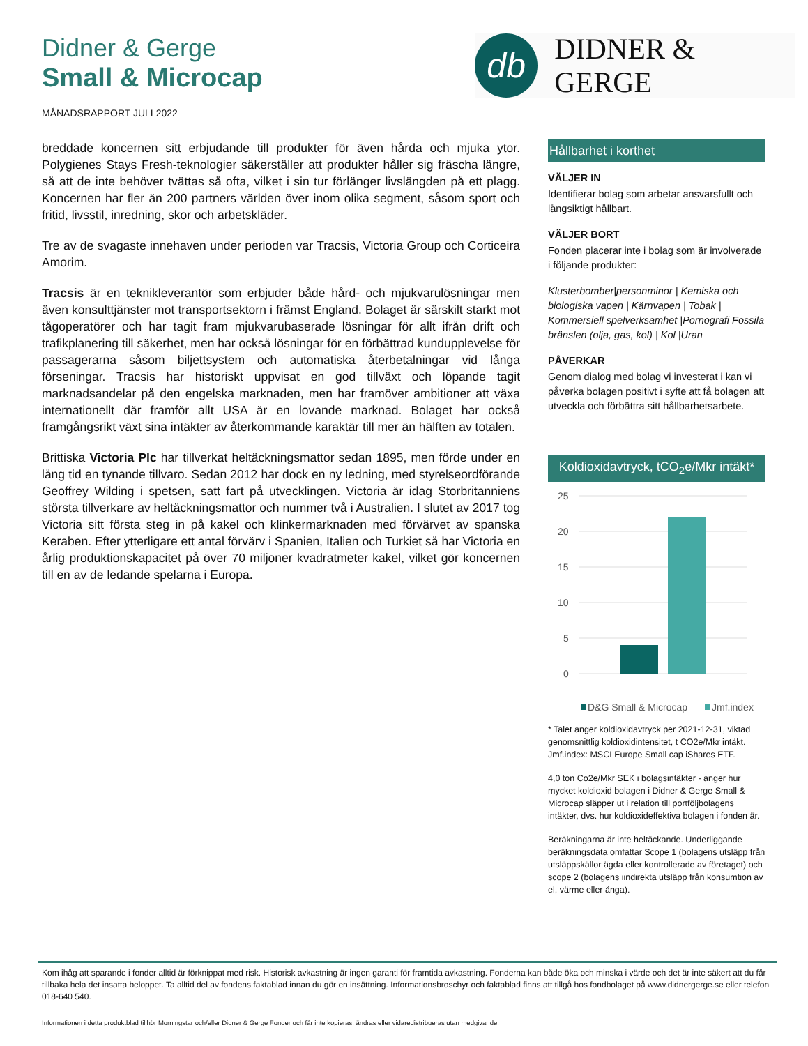Didner & Gerge
Small & Microcap
db
DIDNER & GERGE
MÅNADSRAPPORT JULI 2022
breddade koncernen sitt erbjudande till produkter för även hårda och mjuka ytor. Polygienes Stays Fresh-teknologier säkerställer att produkter håller sig fräscha längre, så att de inte behöver tvättas så ofta, vilket i sin tur förlänger livslängden på ett plagg. Koncernen har fler än 200 partners världen över inom olika segment, såsom sport och fritid, livsstil, inredning, skor och arbetskläder.
Tre av de svagaste innehaven under perioden var Tracsis, Victoria Group och Corticeira Amorim.
Tracsis är en teknikleverantör som erbjuder både hård- och mjukvarulösningar men även konsulttjänster mot transportsektorn i främst England. Bolaget är särskilt starkt mot tågoperatörer och har tagit fram mjukvarubaserade lösningar för allt ifrån drift och trafikplanering till säkerhet, men har också lösningar för en förbättrad kundupplevelse för passagerarna såsom biljettsystem och automatiska återbetalningar vid långa förseningar. Tracsis har historiskt uppvisat en god tillväxt och löpande tagit marknadsandelar på den engelska marknaden, men har framöver ambitioner att växa internationellt där framför allt USA är en lovande marknad. Bolaget har också framgångsrikt växt sina intäkter av återkommande karaktär till mer än hälften av totalen.
Brittiska Victoria Plc har tillverkat heltäckningsmattor sedan 1895, men förde under en lång tid en tynande tillvaro. Sedan 2012 har dock en ny ledning, med styrelseordförande Geoffrey Wilding i spetsen, satt fart på utvecklingen. Victoria är idag Storbritanniens största tillverkare av heltäckningsmattor och nummer två i Australien. I slutet av 2017 tog Victoria sitt första steg in på kakel och klinkermarknaden med förvärvet av spanska Keraben. Efter ytterligare ett antal förvärv i Spanien, Italien och Turkiet så har Victoria en årlig produktionskapacitet på över 70 miljoner kvadratmeter kakel, vilket gör koncernen till en av de ledande spelarna i Europa.
Hållbarhet i korthet
VÄLJER IN
Identifierar bolag som arbetar ansvarsfullt och långsiktigt hållbart.
VÄLJER BORT
Fonden placerar inte i bolag som är involverade i följande produkter:
Klusterbomber|personminor | Kemiska och biologiska vapen | Kärnvapen | Tobak | Kommersiell spelverksamhet |Pornografi Fossila bränslen (olja, gas, kol) | Kol |Uran
PÅVERKAR
Genom dialog med bolag vi investerat i kan vi påverka bolagen positivt i syfte att få bolagen att utveckla och förbättra sitt hållbarhetsarbete.
Koldioxidavtryck, tCO<sub>2</sub>e/Mkr intäkt*
25
20
15
10
5
0
D&G Small & Microcap
Jmf.index
* Talet anger koldioxidavtryck per 2021-12-31, viktad genomsnittlig koldioxidintensitet, t CO2e/Mkr intäkt. Jmf.index: MSCI Europe Small cap iShares ETF.
4,0 ton Co2e/Mkr SEK i bolagsintäkter - anger hur mycket koldioxid bolagen i Didner & Gerge Small & Microcap släpper ut i relation till portföljbolagens intäkter, dvs. hur koldioxideffektiva bolagen i fonden är.
Beräkningarna är inte heltäckande. Underliggande beräkningsdata omfattar Scope 1 (bolagens utsläpp från utsläppskällor ägda eller kontrollerade av företaget) och scope 2 (bolagens iindirekta utsläpp från konsumtion av el, värme eller ånga).
Kom ihåg att sparande i fonder alltid är förknippat med risk. Historisk avkastning är ingen garanti för framtida avkastning. Fonderna kan både öka och minska i värde och det är inte säkert att du får tillbaka hela det insatta beloppet. Ta alltid del av fondens faktablad innan du gör en insättning. Informationsbroschyr och faktablad finns att tillgå hos fondbolaget på www.didnergerge.se eller telefon 018-640 540.
Informationen i detta produktblad tillhör Morningstar och/eller Didner & Gerge Fonder och får inte kopieras, ändras eller vidaredistribueras utan medgivande.